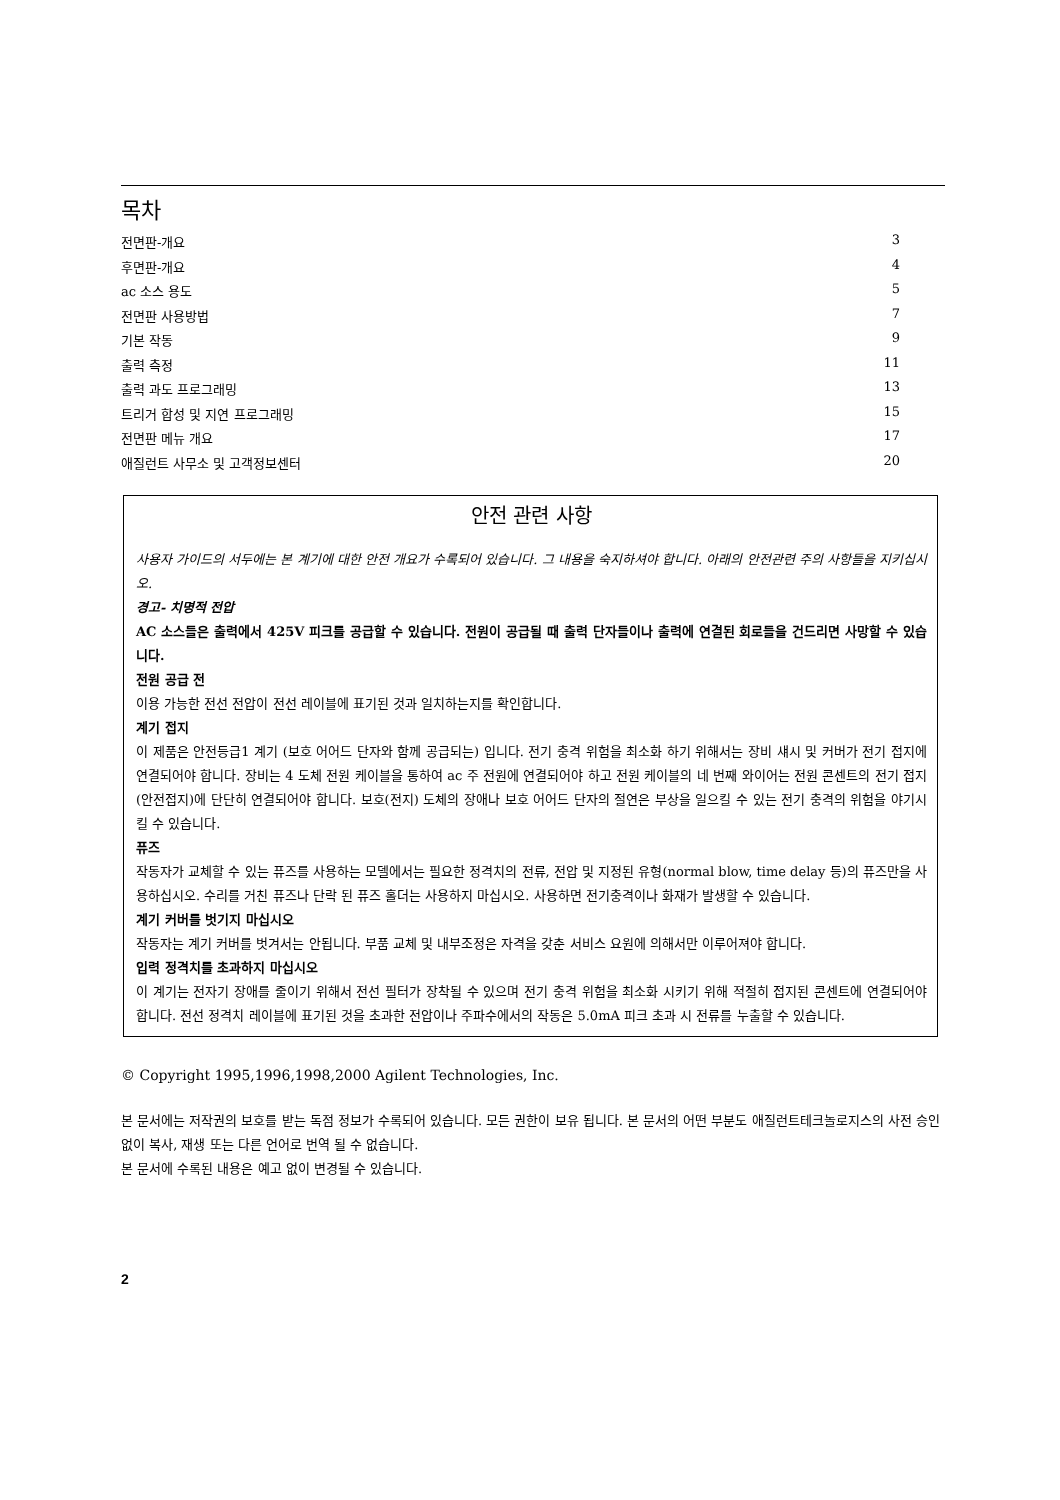목차
전면판-개요 3
후면판-개요 4
ac 소스 용도 5
전면판 사용방법 7
기본 작동 9
출력 측정 11
출력 과도 프로그래밍 13
트리거 합성 및 지연 프로그래밍 15
전면판 메뉴 개요 17
애질런트 사무소 및 고객정보센터 20
안전 관련 사항
사용자 가이드의 서두에는 본 계기에 대한 안전 개요가 수록되어 있습니다. 그 내용을 숙지하셔야 합니다. 아래의 안전관련 주의 사항들을 지키십시오.
경고- 치명적 전압
AC 소스들은 출력에서 425V 피크를 공급할 수 있습니다. 전원이 공급될 때 출력 단자들이나 출력에 연결된 회로들을 건드리면 사망할 수 있습니다.
전원 공급 전
이용 가능한 전선 전압이 전선 레이블에 표기된 것과 일치하는지를 확인합니다.
계기 접지
이 제품은 안전등급1 계기 (보호 어어드 단자와 함께 공급되는) 입니다. 전기 충격 위험을 최소화 하기 위해서는 장비 섀시 및 커버가 전기 접지에 연결되어야 합니다. 장비는 4 도체 전원 케이블을 통하여 ac 주 전원에 연결되어야 하고 전원 케이블의 네 번째 와이어는 전원 콘센트의 전기 접지 (안전접지)에 단단히 연결되어야 합니다. 보호(전지) 도체의 장애나 보호 어어드 단자의 절연은 부상을 일으킬 수 있는 전기 충격의 위험을 야기시킬 수 있습니다.
퓨즈
작동자가 교체할 수 있는 퓨즈를 사용하는 모델에서는 필요한 정격치의 전류, 전압 및 지정된 유형(normal blow, time delay 등)의 퓨즈만을 사용하십시오. 수리를 거친 퓨즈나 단락 된 퓨즈 홀더는 사용하지 마십시오. 사용하면 전기충격이나 화재가 발생할 수 있습니다.
계기 커버를 벗기지 마십시오
작동자는 계기 커버를 벗겨서는 안됩니다. 부품 교체 및 내부조정은 자격을 갖춘 서비스 요원에 의해서만 이루어져야 합니다.
입력 정격치를 초과하지 마십시오
이 계기는 전자기 장애를 줄이기 위해서 전선 필터가 장착될 수 있으며 전기 충격 위험을 최소화 시키기 위해 적절히 접지된 콘센트에 연결되어야 합니다. 전선 정격치 레이블에 표기된 것을 초과한 전압이나 주파수에서의 작동은 5.0mA 피크 초과 시 전류를 누출할 수 있습니다.
© Copyright 1995,1996,1998,2000 Agilent Technologies, Inc.
본 문서에는 저작권의 보호를 받는 독점 정보가 수록되어 있습니다. 모든 권한이 보유 됩니다. 본 문서의 어떤 부분도 애질런트테크놀로지스의 사전 승인 없이 복사, 재생 또는 다른 언어로 번역 될 수 없습니다.
본 문서에 수록된 내용은 예고 없이 변경될 수 있습니다.
2